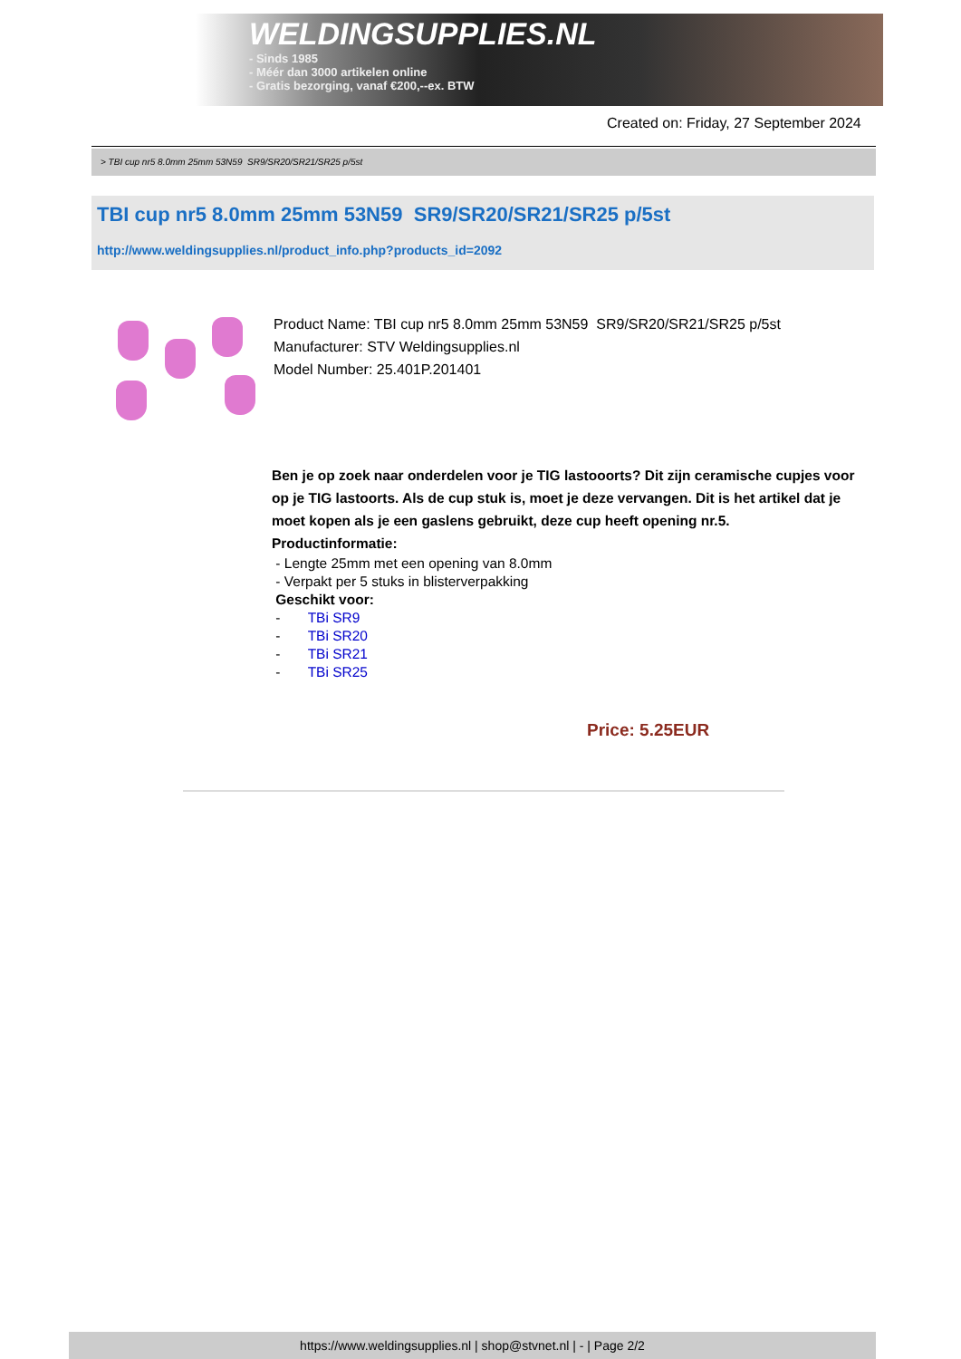WELDINGSUPPLIES.NL
- Sinds 1985
- Méér dan 3000 artikelen online
- Gratis bezorging, vanaf €200,--ex. BTW
Created on: Friday, 27 September 2024
> TBI cup nr5 8.0mm 25mm 53N59 SR9/SR20/SR21/SR25 p/5st
TBI cup nr5 8.0mm 25mm 53N59 SR9/SR20/SR21/SR25 p/5st
http://www.weldingsupplies.nl/product_info.php?products_id=2092
Product Name: TBI cup nr5 8.0mm 25mm 53N59 SR9/SR20/SR21/SR25 p/5st
Manufacturer: STV Weldingsupplies.nl
Model Number: 25.401P.201401
Ben je op zoek naar onderdelen voor je TIG lastooorts? Dit zijn ceramische cupjes voor op je TIG lastoorts. Als de cup stuk is, moet je deze vervangen. Dit is het artikel dat je moet kopen als je een gaslens gebruikt, deze cup heeft opening nr.5.
Productinformatie:
- Lengte 25mm met een opening van 8.0mm
- Verpakt per 5 stuks in blisterverpakking
Geschikt voor:
- TBi SR9
- TBi SR20
- TBi SR21
- TBi SR25
Price: 5.25EUR
https://www.weldingsupplies.nl | shop@stvnet.nl | - | Page 2/2